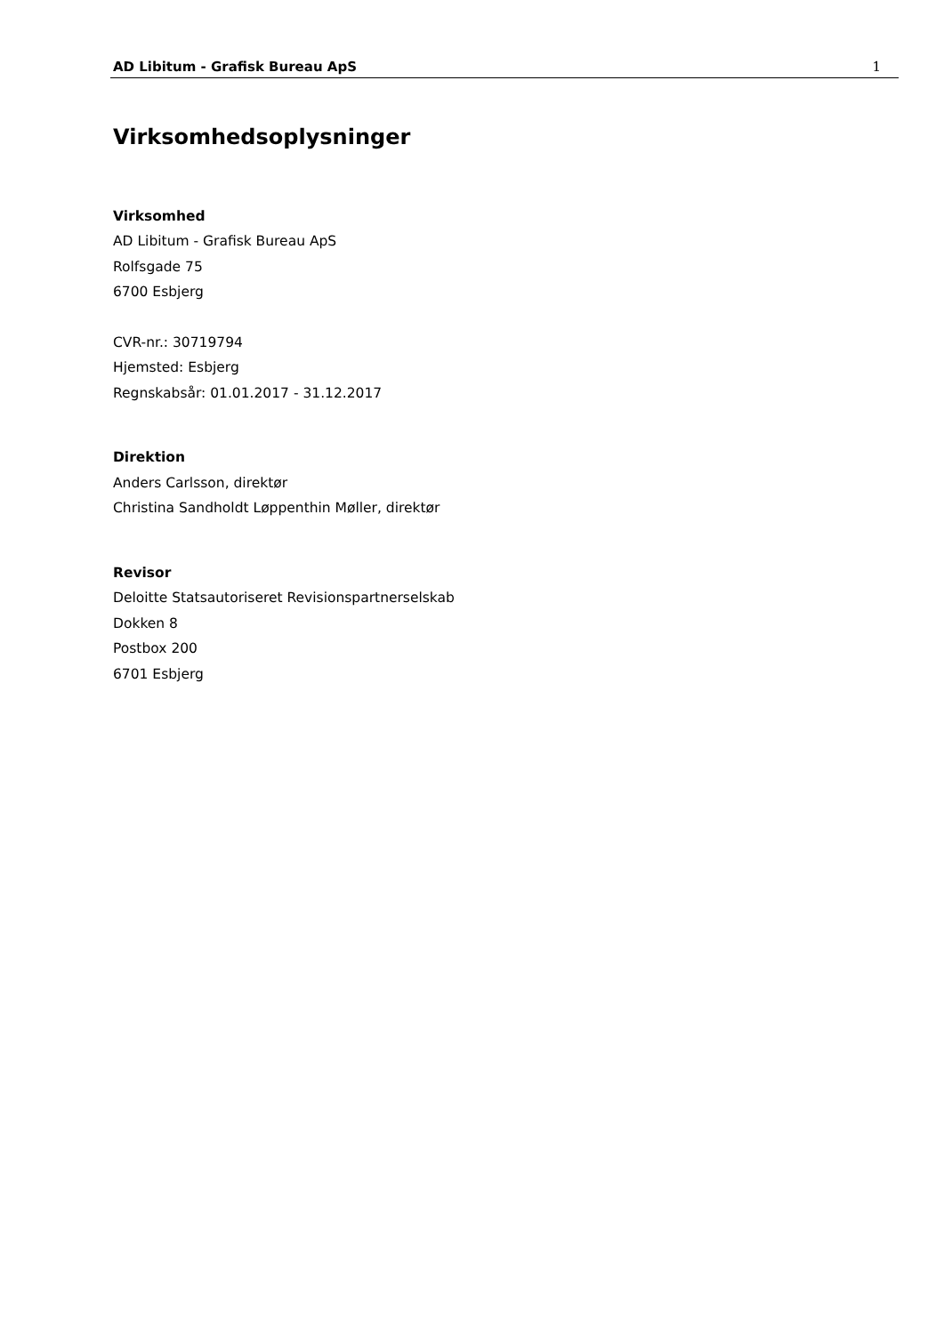AD Libitum - Grafisk Bureau ApS 1
Virksomhedsoplysninger
Virksomhed
AD Libitum - Grafisk Bureau ApS
Rolfsgade 75
6700 Esbjerg
CVR-nr.: 30719794
Hjemsted: Esbjerg
Regnskabsår: 01.01.2017 - 31.12.2017
Direktion
Anders Carlsson, direktør
Christina Sandholdt Løppenthin Møller, direktør
Revisor
Deloitte Statsautoriseret Revisionspartnerselskab
Dokken 8
Postbox 200
6701 Esbjerg